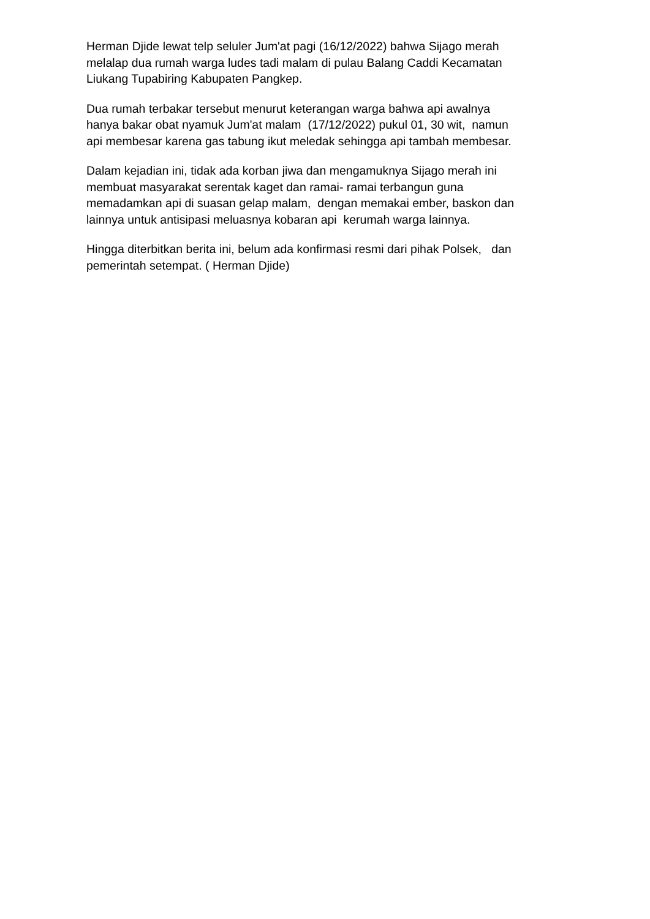Herman Djide lewat telp seluler Jum'at pagi (16/12/2022) bahwa Sijago merah melalap dua rumah warga ludes tadi malam di pulau Balang Caddi Kecamatan Liukang Tupabiring Kabupaten Pangkep.
Dua rumah terbakar tersebut menurut keterangan warga bahwa api awalnya hanya bakar obat nyamuk Jum'at malam (17/12/2022) pukul 01, 30 wit, namun api membesar karena gas tabung ikut meledak sehingga api tambah membesar.
Dalam kejadian ini, tidak ada korban jiwa dan mengamuknya Sijago merah ini membuat masyarakat serentak kaget dan ramai- ramai terbangun guna memadamkan api di suasan gelap malam, dengan memakai ember, baskon dan lainnya untuk antisipasi meluasnya kobaran api kerumah warga lainnya.
Hingga diterbitkan berita ini, belum ada konfirmasi resmi dari pihak Polsek, dan pemerintah setempat. ( Herman Djide)